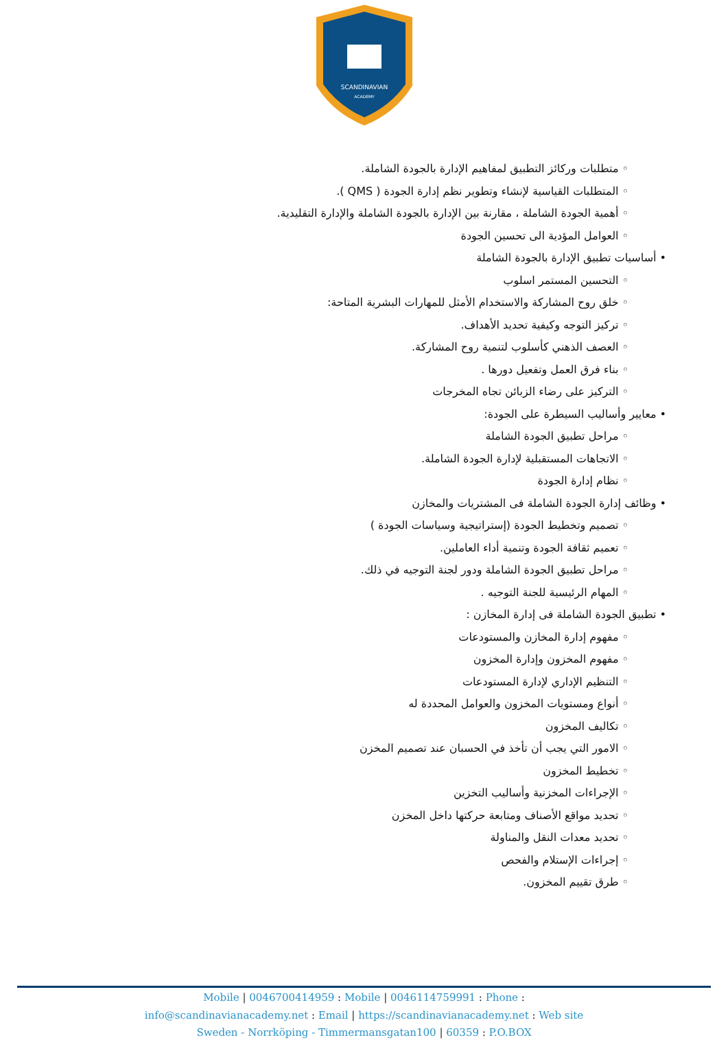SCANDINAVIAN
ACADEMY
◦ متطلبات وركائز التطبيق لمفاهيم الإدارة بالجودة الشاملة.
◦ المتطلبات القياسية لإنشاء وتطوير نظم إدارة الجودة ( QMS ).
◦ أهمية الجودة الشاملة ، مقارنة بين الإدارة بالجودة الشاملة والإدارة التقليدية.
◦ العوامل المؤدية الى تحسين الجودة
• أساسيات تطبيق الإدارة بالجودة الشاملة
◦ التحسين المستمر اسلوب
◦ خلق روح المشاركة والاستخدام الأمثل للمهارات البشرية المتاحة:
◦ تركيز التوجه وكيفية تحديد الأهداف.
◦ العصف الذهني كأسلوب لتنمية روح المشاركة.
◦ بناء فرق العمل وتفعيل دورها .
◦ التركيز على رضاء الزبائن تجاه المخرجات
• معايير وأساليب السيطرة على الجودة:
◦ مراحل تطبيق الجودة الشاملة
◦ الاتجاهات المستقبلية لإدارة الجودة الشاملة.
◦ نظام إدارة الجودة
• وظائف إدارة الجودة الشاملة فى المشتريات والمخازن
◦ تصميم وتخطيط الجودة (إستراتيجية وسياسات الجودة )
◦ تعميم ثقافة الجودة وتنمية أداء العاملين.
◦ مراحل تطبيق الجودة الشاملة ودور لجنة التوجيه في ذلك.
◦ المهام الرئيسية للجنة التوجيه .
• تطبيق الجودة الشاملة فى إدارة المخازن :
◦ مفهوم إدارة المخازن والمستودعات
◦ مفهوم المخزون وإدارة المخزون
◦ التنظيم الإداري لإدارة المستودعات
◦ أنواع ومستويات المخزون والعوامل المحددة له
◦ تكاليف المخزون
◦ الامور التي يجب أن تأخذ في الحسبان عند تصميم المخزن
◦ تخطيط المخزون
◦ الإجراءات المخزنية وأساليب التخزين
◦ تحديد مواقع الأصناف ومتابعة حركتها داخل المخزن
◦ تحديد معدات النقل والمناولة
◦ إجراءات الإستلام والفحص
◦ طرق تقييم المخزون.
Mobile | 0046700414959 : Mobile | 0046114759991 : Phone :
info@scandinavianacademy.net : Email | https://scandinavianacademy.net : Web site
Sweden - Norrköping - Timmermansgatan100 | 60359 : P.O.BOX